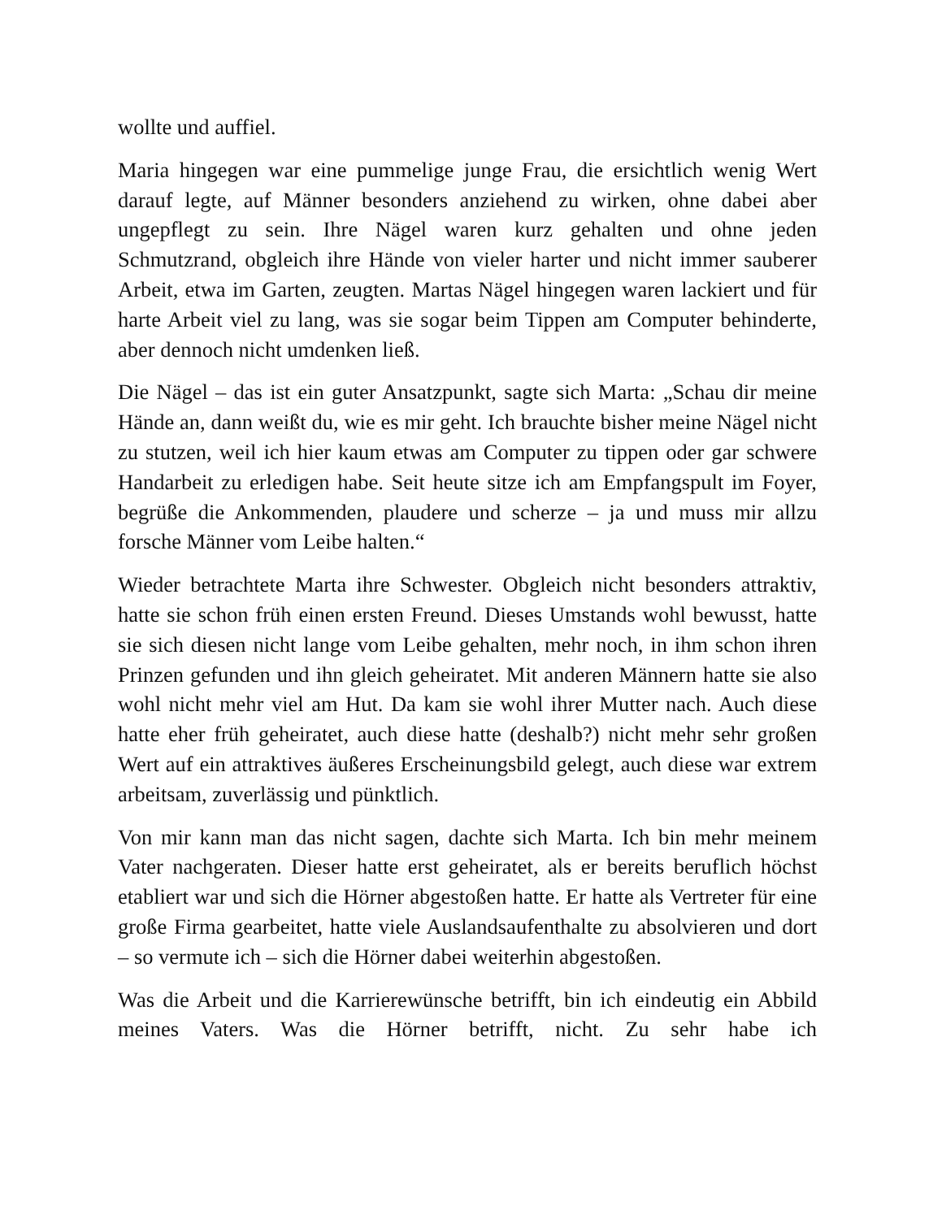wollte und auffiel.
Maria hingegen war eine pummelige junge Frau, die ersichtlich wenig Wert darauf legte, auf Männer besonders anziehend zu wirken, ohne dabei aber ungepflegt zu sein. Ihre Nägel waren kurz gehalten und ohne jeden Schmutzrand, obgleich ihre Hände von vieler harter und nicht immer sauberer Arbeit, etwa im Garten, zeugten. Martas Nägel hingegen waren lackiert und für harte Arbeit viel zu lang, was sie sogar beim Tippen am Computer behinderte, aber dennoch nicht umdenken ließ.
Die Nägel – das ist ein guter Ansatzpunkt, sagte sich Marta: „Schau dir meine Hände an, dann weißt du, wie es mir geht. Ich brauchte bisher meine Nägel nicht zu stutzen, weil ich hier kaum etwas am Computer zu tippen oder gar schwere Handarbeit zu erledigen habe. Seit heute sitze ich am Empfangspult im Foyer, begrüße die Ankommenden, plaudere und scherze – ja und muss mir allzu forsche Männer vom Leibe halten.“
Wieder betrachtete Marta ihre Schwester. Obgleich nicht besonders attraktiv, hatte sie schon früh einen ersten Freund. Dieses Umstands wohl bewusst, hatte sie sich diesen nicht lange vom Leibe gehalten, mehr noch, in ihm schon ihren Prinzen gefunden und ihn gleich geheiratet. Mit anderen Männern hatte sie also wohl nicht mehr viel am Hut. Da kam sie wohl ihrer Mutter nach. Auch diese hatte eher früh geheiratet, auch diese hatte (deshalb?) nicht mehr sehr großen Wert auf ein attraktives äußeres Erscheinungsbild gelegt, auch diese war extrem arbeitsam, zuverlässig und pünktlich.
Von mir kann man das nicht sagen, dachte sich Marta. Ich bin mehr meinem Vater nachgeraten. Dieser hatte erst geheiratet, als er bereits beruflich höchst etabliert war und sich die Hörner abgestoßen hatte. Er hatte als Vertreter für eine große Firma gearbeitet, hatte viele Auslandsaufenthalte zu absolvieren und dort – so vermute ich – sich die Hörner dabei weiterhin abgestoßen.
Was die Arbeit und die Karrierewünsche betrifft, bin ich eindeutig ein Abbild meines Vaters. Was die Hörner betrifft, nicht. Zu sehr habe ich